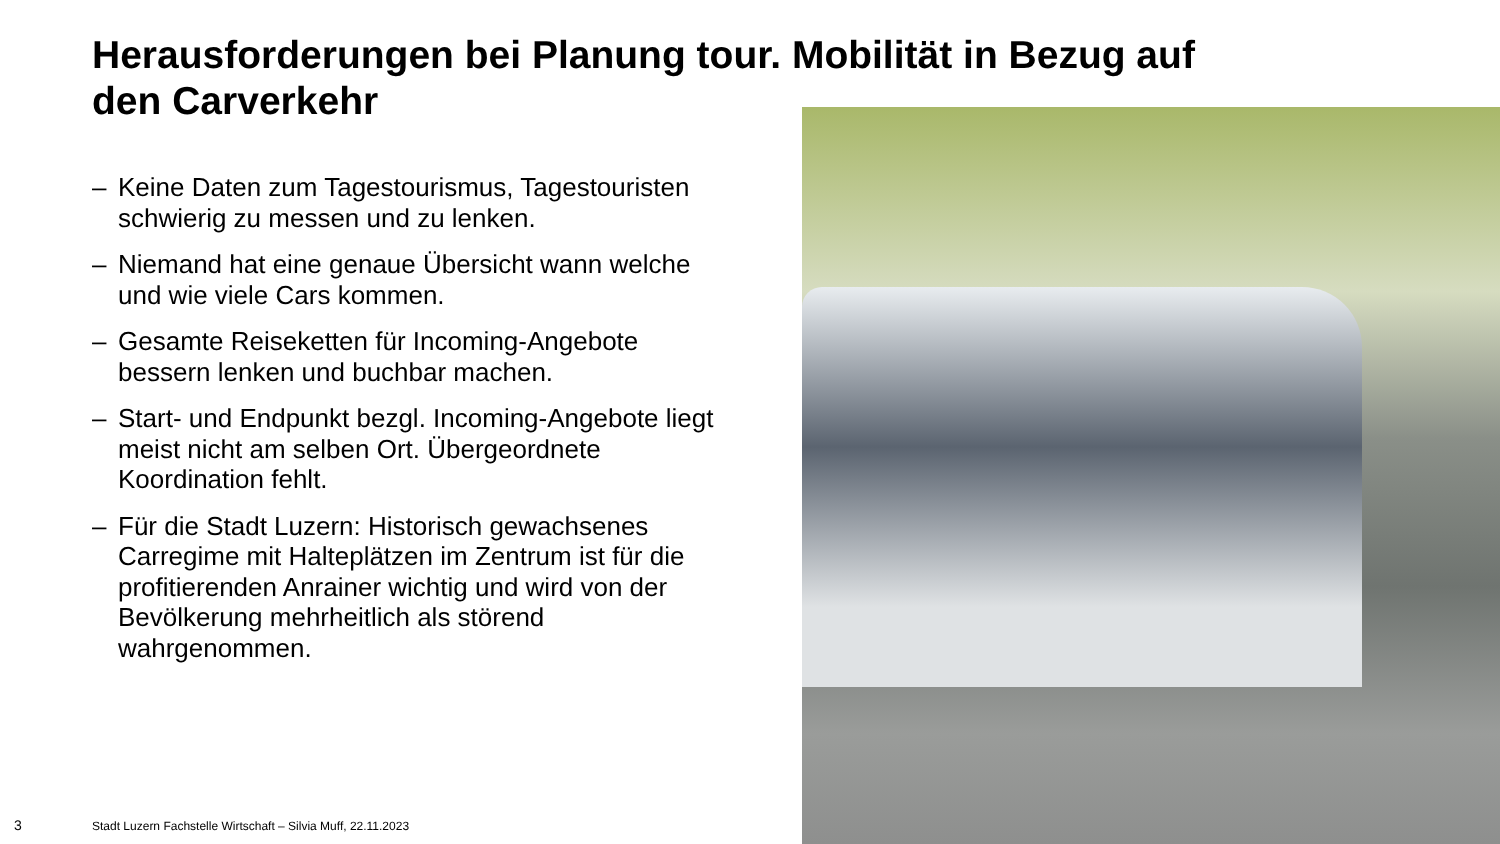Herausforderungen bei Planung tour. Mobilität in Bezug auf den Carverkehr
– Keine Daten zum Tagestourismus, Tagestouristen schwierig zu messen und zu lenken.
– Niemand hat eine genaue Übersicht wann welche und wie viele Cars kommen.
– Gesamte Reiseketten für Incoming-Angebote bessern lenken und buchbar machen.
– Start- und Endpunkt bezgl. Incoming-Angebote liegt meist nicht am selben Ort. Übergeordnete Koordination fehlt.
– Für die Stadt Luzern: Historisch gewachsenes Carregime mit Halteplätzen im Zentrum ist für die profitierenden Anrainer wichtig und wird von der Bevölkerung mehrheitlich als störend wahrgenommen.
3
Stadt Luzern Fachstelle Wirtschaft – Silvia Muff, 22.11.2023